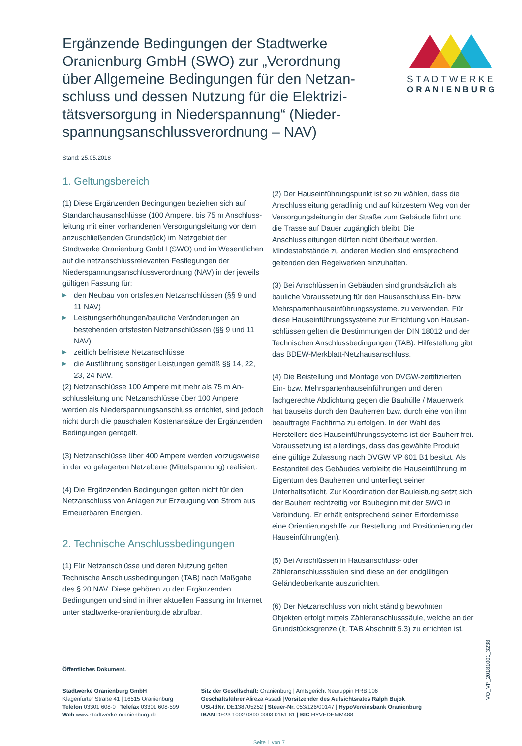Ergänzende Bedingungen der Stadtwerke Oranienburg GmbH (SWO) zur „Verordnung über Allgemeine Bedingungen für den Netzan­schluss und dessen Nutzung für die Elektrizi­tätsversorgung in Niederspannung“ (Nieder­spannungsanschlussverordnung – NAV)
STADTWERKE
ORANIENBURG
Stand: 25.05.2018
1. Geltungsbereich
(1) Diese Ergänzenden Bedingungen beziehen sich auf Standardhausanschlüsse (100 Ampere, bis 75 m Anschluss­leitung mit einer vorhandenen Versorgungsleitung vor dem anzuschließenden Grundstück) im Netzgebiet der Stadtwerke Oranienburg GmbH (SWO) und im Wesentlichen auf die netzanschlussrelevanten Festlegungen der Niederspannungs­anschlussverordnung (NAV) in der jeweils gültigen Fassung für:
▶ den Neubau von ortsfesten Netzanschlüssen (§§ 9 und 11 NAV)
▶ Leistungserhöhungen/bauliche Veränderungen an bestehenden ortsfesten Netzanschlüssen (§§ 9 und 11 NAV)
▶ zeitlich befristete Netzanschlüsse
▶ die Ausführung sonstiger Leistungen gemäß §§ 14, 22, 23, 24 NAV.
(2) Netzanschlüsse 100 Ampere mit mehr als 75 m An­schlussleitung und Netzanschlüsse über 100 Ampere werden als Niederspannungsanschluss errichtet, sind jedoch nicht durch die pauschalen Kostenansätze der Ergänzenden Be­dingungen geregelt.
(3) Netzanschlüsse über 400 Ampere werden vorzugsweise in der vorgelagerten Netzebene (Mittelspannung) realisiert.
(4) Die Ergänzenden Bedingungen gelten nicht für den Netzanschluss von Anlagen zur Erzeugung von Strom aus Erneuerbaren Energien.
2. Technische Anschlussbedingungen
(1) Für Netzanschlüsse und deren Nutzung gelten Technische Anschlussbedingungen (TAB) nach Maßgabe des § 20 NAV. Diese gehören zu den Ergänzenden Bedingungen und sind in ihrer aktuellen Fassung im Internet unter stadtwerke-oranienburg.de abrufbar.
(2) Der Hauseinführungspunkt ist so zu wählen, dass die Anschlussleitung geradlinig und auf kürzestem Weg von der Versorgungsleitung in der Straße zum Gebäude führt und die Trasse auf Dauer zugänglich bleibt. Die Anschlussleitungen dürfen nicht überbaut werden. Mindestabstände zu anderen Medien sind entsprechend geltenden den Regelwerken ein­zuhalten.
(3) Bei Anschlüssen in Gebäuden sind grundsätzlich als bauliche Voraussetzung für den Hausanschluss Ein- bzw. Mehrspartenhauseinführungssysteme. zu verwenden. Für diese Hauseinführungssysteme zur Errichtung von Hausan­schlüssen gelten die Bestimmungen der DIN 18012 und der Technischen Anschlussbedingungen (TAB). Hilfestellung gibt das BDEW-Merkblatt-Netzhausanschluss.
(4) Die Beistellung und Montage von DVGW-zertifizierten Ein- bzw. Mehrspartenhauseinführungen und deren fachgerechte Abdichtung gegen die Bauhülle / Mauerwerk hat bauseits durch den Bauherren bzw. durch eine von ihm beauftragte Fachfirma zu erfolgen. In der Wahl des Herstellers des Haus­einführungssystems ist der Bauherr frei. Voraussetzung ist allerdings, dass das gewählte Produkt eine gültige Zulassung nach DVGW VP 601 B1 besitzt. Als Bestandteil des Gebäu­des verbleibt die Hauseinführung im Eigentum des Bauherren und unterliegt seiner Unterhaltspflicht. Zur Koordination der Bauleistung setzt sich der Bauherr rechtzeitig vor Baubeginn mit der SWO in Verbindung. Er erhält entsprechend seiner Erfordernisse eine Orientierungshilfe zur Bestellung und Positionierung der Hauseinführung(en).
(5) Bei Anschlüssen in Hausanschluss- oder Zähleranschluss­säulen sind diese an der endgültigen Geländeoberkante auszurichten.
(6) Der Netzanschluss von nicht ständig bewohnten Objekten erfolgt mittels Zähleranschlusssäule, welche an der Grund­stücksgrenze (lt. TAB Abschnitt 5.3) zu errichten ist.
Öffentliches Dokument.
Stadtwerke Oranienburg GmbH
Klagenfurter Straße 41 | 16515 Oranienburg
Telefon 03301 608-0 | Telefax 03301 608-599
Web www.stadtwerke-oranienburg.de
Sitz der Gesellschaft: Oranienburg | Amtsgericht Neuruppin HRB 106
Geschäftsführer Alireza Assadi |Vorsitzender des Aufsichtsrates Ralph Bujok
USt-IdNr. DE138705252 | Steuer-Nr. 053/126/00147 | HypoVereinsbank Oranienburg
IBAN DE23 1002 0890 0003 0151 81 | BIC HYVEDEMM488
Seite 1 von 7
VO_VP_20181001_3238